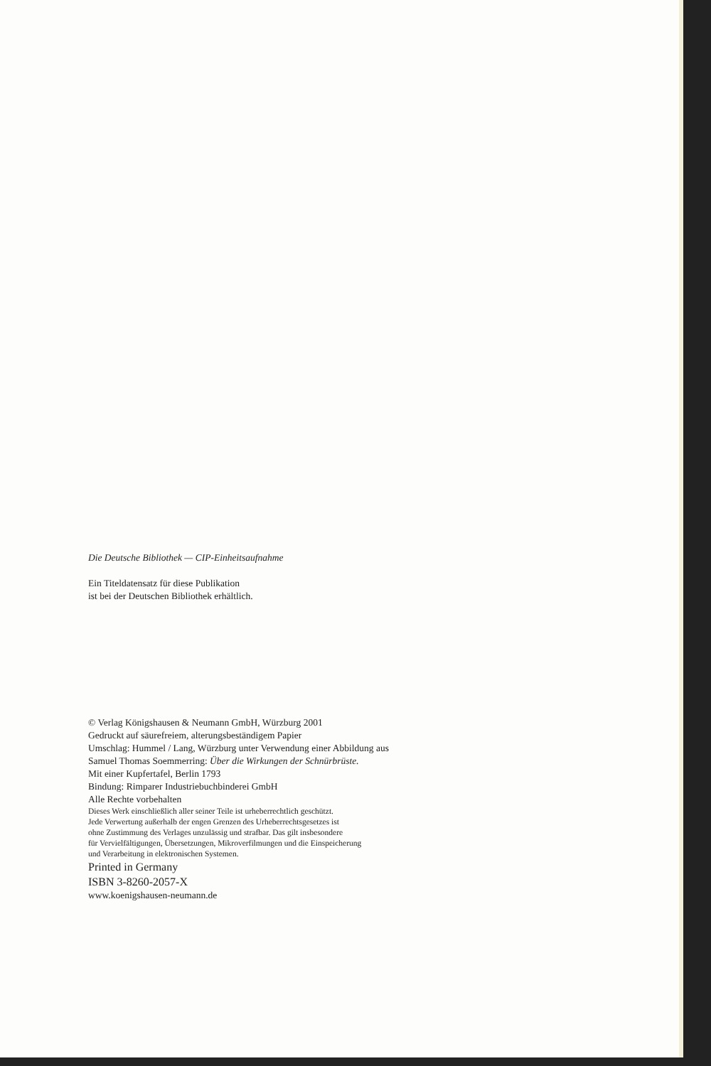Die Deutsche Bibliothek — CIP-Einheitsaufnahme
Ein Titeldatensatz für diese Publikation
ist bei der Deutschen Bibliothek erhältlich.
© Verlag Königshausen & Neumann GmbH, Würzburg 2001
Gedruckt auf säurefreiem, alterungsbeständigem Papier
Umschlag: Hummel / Lang, Würzburg unter Verwendung einer Abbildung aus
Samuel Thomas Soemmerring: Über die Wirkungen der Schnürbrüste.
Mit einer Kupfertafel, Berlin 1793
Bindung: Rimparer Industriebuchbinderei GmbH
Alle Rechte vorbehalten
Dieses Werk einschließlich aller seiner Teile ist urheberrechtlich geschützt.
Jede Verwertung außerhalb der engen Grenzen des Urheberrechtsgesetzes ist
ohne Zustimmung des Verlages unzulässig und strafbar. Das gilt insbesondere
für Vervielfältigungen, Übersetzungen, Mikroverfilmungen und die Einspeicherung
und Verarbeitung in elektronischen Systemen.
Printed in Germany
ISBN 3-8260-2057-X
www.koenigshausen-neumann.de